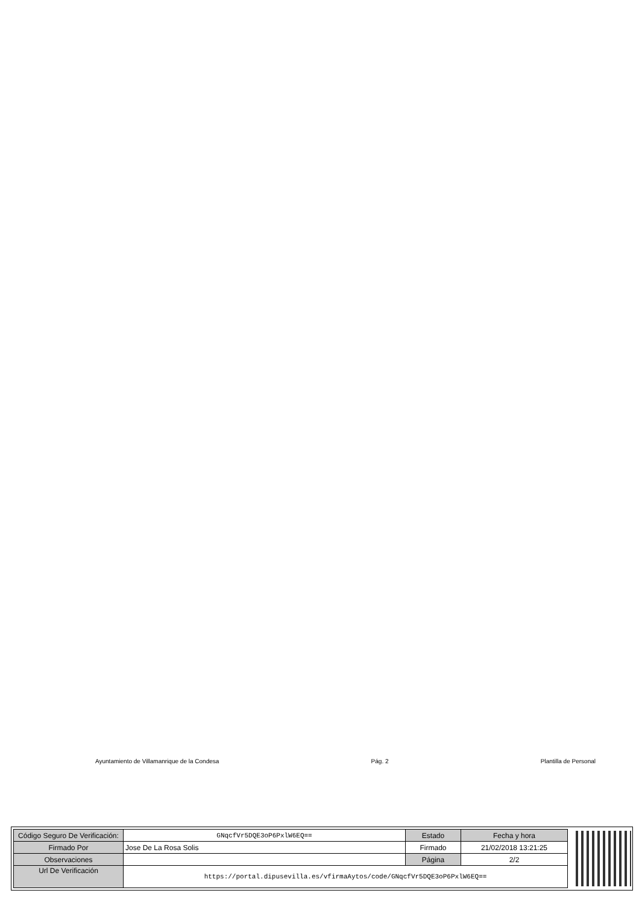Ayuntamiento de Villamanrique de la Condesa Pág. 2 Plantilla de Personal
| Código Seguro De Verificación: | GNqcfVr5DQE3oP6PxlW6EQ== | Estado | Fecha y hora |
| Firmado Por | Jose De La Rosa Solis | Firmado | 21/02/2018 13:21:25 |
| Observaciones | | Página | 2/2 |
| Url De Verificación | https://portal.dipusevilla.es/vfirmaAytos/code/GNqcfVr5DQE3oP6PxlW6EQ== | | |